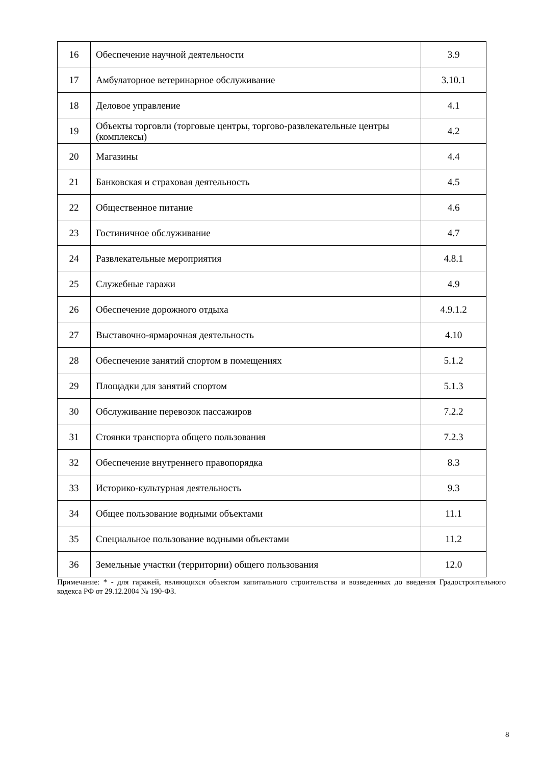| 16 | Обеспечение научной деятельности | 3.9 |
| 17 | Амбулаторное ветеринарное обслуживание | 3.10.1 |
| 18 | Деловое управление | 4.1 |
| 19 | Объекты торговли (торговые центры, торгово-развлекательные центры (комплексы) | 4.2 |
| 20 | Магазины | 4.4 |
| 21 | Банковская и страховая деятельность | 4.5 |
| 22 | Общественное питание | 4.6 |
| 23 | Гостиничное обслуживание | 4.7 |
| 24 | Развлекательные мероприятия | 4.8.1 |
| 25 | Служебные гаражи | 4.9 |
| 26 | Обеспечение дорожного отдыха | 4.9.1.2 |
| 27 | Выставочно-ярмарочная деятельность | 4.10 |
| 28 | Обеспечение занятий спортом в помещениях | 5.1.2 |
| 29 | Площадки для занятий спортом | 5.1.3 |
| 30 | Обслуживание перевозок пассажиров | 7.2.2 |
| 31 | Стоянки транспорта общего пользования | 7.2.3 |
| 32 | Обеспечение внутреннего правопорядка | 8.3 |
| 33 | Историко-культурная деятельность | 9.3 |
| 34 | Общее пользование водными объектами | 11.1 |
| 35 | Специальное пользование водными объектами | 11.2 |
| 36 | Земельные участки (территории) общего пользования | 12.0 |
Примечание: * - для гаражей, являющихся объектом капитального строительства и возведенных до введения Градостроительного кодекса РФ от 29.12.2004 № 190-ФЗ.
8